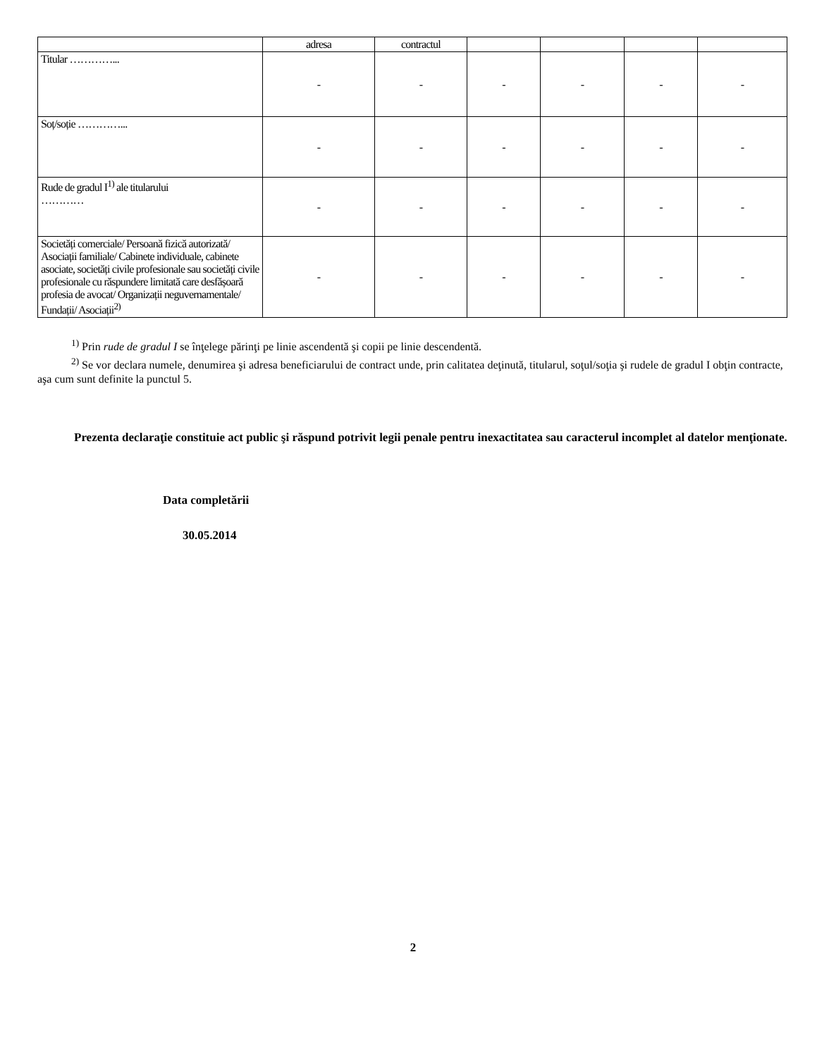| | adresa | contractul | | | | |
| Titular …………... | - | - | - | - | - | - |
| Soț/soție …………... | - | - | - | - | - | - |
| Rude de gradul I<sup>1)</sup> ale titularului ………… | - | - | - | - | - | - |
| Societăți comerciale/ Persoană fizică autorizată/ Asociații familiale/ Cabinete individuale, cabinete asociate, societăți civile profesionale sau societăți civile profesionale cu răspundere limitată care desfășoară profesia de avocat/ Organizații neguvernamentale/ Fundații/ Asociații<sup>2)</sup> | - | - | - | - | - | - |
<sup>1)</sup> Prin rude de gradul I se înţelege părinţi pe linie ascendentă şi copii pe linie descendentă.
<sup>2)</sup> Se vor declara numele, denumirea şi adresa beneficiarului de contract unde, prin calitatea deţinută, titularul, soţul/soţia şi rudele de gradul I obţin contracte, aşa cum sunt definite la punctul 5.
Prezenta declaraţie constituie act public şi răspund potrivit legii penale pentru inexactitatea sau caracterul incomplet al datelor menţionate.
Data completării
30.05.2014
2